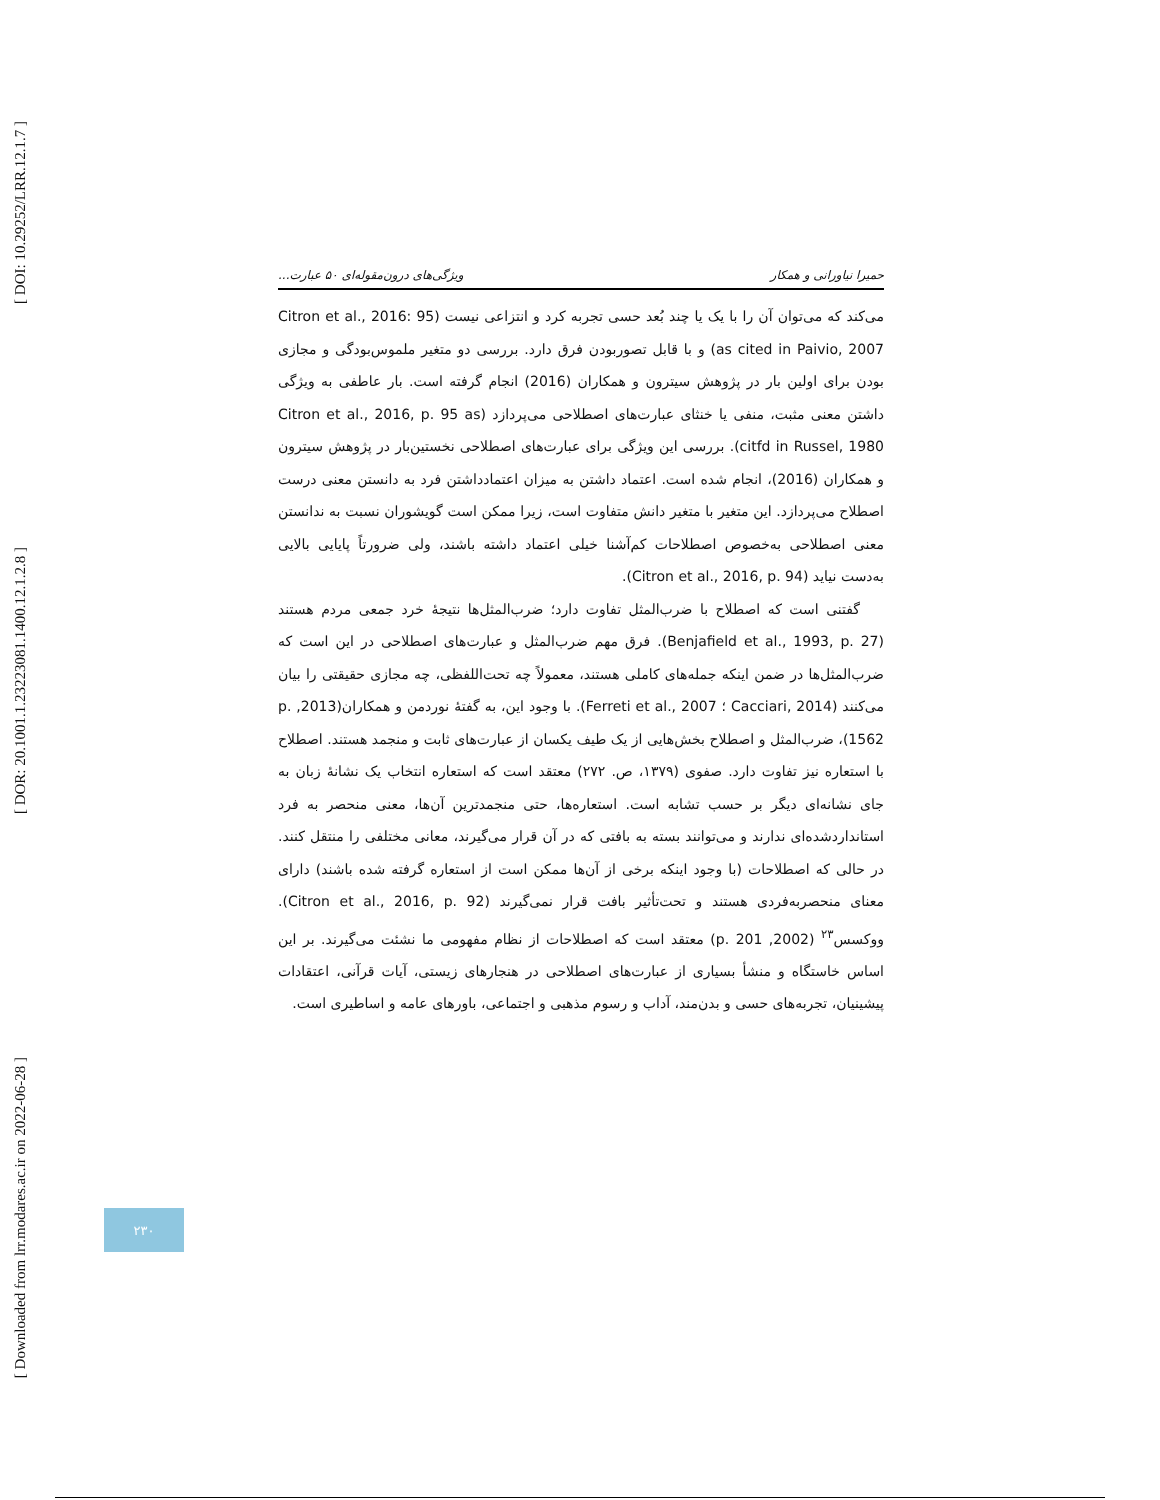[ DOI: 10.29252/LRR.12.1.7 ]
[ DOR: 20.1001.1.23223081.1400.12.1.2.8 ]
[ Downloaded from lrr.modares.ac.ir on 2022-06-28 ]
حمیرا نیاورانی و همکار ویژگی‌های درون‌مقوله‌ای ۵۰ عبارت...
می‌کند که می‌توان آن را با یک یا چند بُعد حسی تجربه کرد و انتزاعی نیست (Citron et al., 2016: 95 as cited in Paivio, 2007) و با قابل تصوربودن فرق دارد. بررسی دو متغیر ملموس‌بودگی و مجازی بودن برای اولین بار در پژوهش سیترون و همکاران (2016) انجام گرفته است. بار عاطفی به ویژگی داشتن معنی مثبت، منفی یا خنثای عبارت‌های اصطلاحی می‌پردازد (Citron et al., 2016, p. 95 as citfd in Russel, 1980). بررسی این ویژگی برای عبارت‌های اصطلاحی نخستین‌بار در پژوهش سیترون و همکاران (2016)، انجام شده است. اعتماد داشتن به میزان اعتمادداشتن فرد به دانستن معنی درست اصطلاح می‌پردازد. این متغیر با متغیر دانش متفاوت است، زیرا ممکن است گویشوران نسبت به ندانستن معنی اصطلاحی به‌خصوص اصطلاحات کم‌آشنا خیلی اعتماد داشته باشند، ولی ضرورتاً پایایی بالایی به‌دست نیاید (Citron et al., 2016, p. 94).
گفتنی است که اصطلاح با ضرب‌المثل تفاوت دارد؛ ضرب‌المثل‌ها نتیجهٔ خرد جمعی مردم هستند (Benjafield et al., 1993, p. 27). فرق مهم ضرب‌المثل و عبارت‌های اصطلاحی در این است که ضرب‌المثل‌ها در ضمن اینکه جمله‌های کاملی هستند، معمولاً چه تحت‌اللفظی، چه مجازی حقیقتی را بیان می‌کنند (Cacciari, 2014 ؛ Ferreti et al., 2007). با وجود این، به گفتهٔ نوردمن و همکاران(2013, p. 1562)، ضرب‌المثل و اصطلاح بخش‌هایی از یک طیف یکسان از عبارت‌های ثابت و منجمد هستند. اصطلاح با استعاره نیز تفاوت دارد. صفوی (۱۳۷۹، ص. ۲۷۲) معتقد است که استعاره انتخاب یک نشانهٔ زبان به جای نشانه‌ای دیگر بر حسب تشابه است. استعاره‌ها، حتی منجمدترین آن‌ها، معنی منحصر به فرد استانداردشده‌ای ندارند و می‌توانند بسته به بافتی که در آن قرار می‌گیرند، معانی مختلفی را منتقل کنند. در حالی که اصطلاحات (با وجود اینکه برخی از آن‌ها ممکن است از استعاره گرفته شده باشند) دارای معنای منحصربه‌فردی هستند و تحت‌تأثیر بافت قرار نمی‌گیرند (Citron et al., 2016, p. 92). ووکسس<sup>۲۳</sup> (2002, p. 201) معتقد است که اصطلاحات از نظام مفهومی ما نشئت می‌گیرند. بر این اساس خاستگاه و منشأ بسیاری از عبارت‌های اصطلاحی در هنجارهای زیستی، آیات قرآنی، اعتقادات پیشینیان، تجربه‌های حسی و بدن‌مند، آداب و رسوم مذهبی و اجتماعی، باورهای عامه و اساطیری است.
۲۳۰